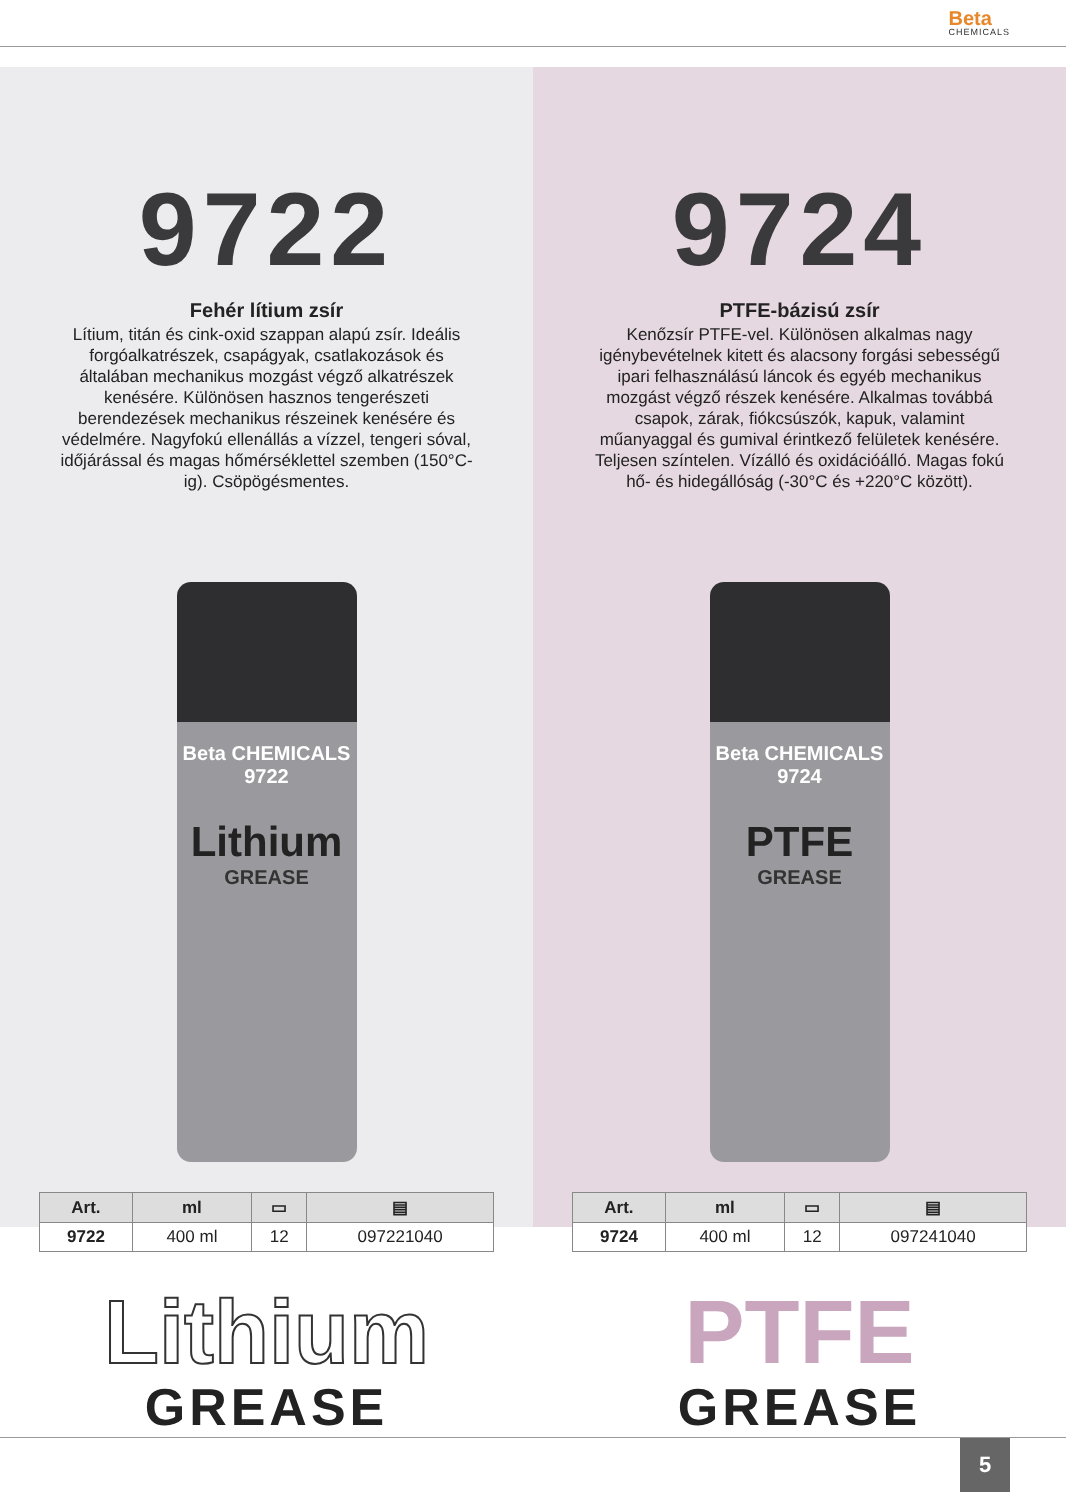Beta CHEMICALS
9722
Fehér lítium zsír
Lítium, titán és cink-oxid szappan alapú zsír. Ideális forgóalkatrészek, csapágyak, csatlakozások és általában mechanikus mozgást végző alkatrészek kenésére. Különösen hasznos tengerészeti berendezések mechanikus részeinek kenésére és védelmére. Nagyfokú ellenállás a vízzel, tengeri sóval, időjárással és magas hőmérséklettel szemben (150°C-ig). Csöpögésmentes.
Beta CHEMICALS
9722
Lithium
GREASE
| Art. | ml | ▭ | ▤ |
| --- | --- | --- | --- |
| 9722 | 400 ml | 12 | 097221040 |
9724
PTFE-bázisú zsír
Kenőzsír PTFE-vel. Különösen alkalmas nagy igénybevételnek kitett és alacsony forgási sebességű ipari felhasználású láncok és egyéb mechanikus mozgást végző részek kenésére. Alkalmas továbbá csapok, zárak, fiókcsúszók, kapuk, valamint műanyaggal és gumival érintkező felületek kenésére. Teljesen színtelen. Vízálló és oxidációálló. Magas fokú hő- és hidegállóság (-30°C és +220°C között).
Beta CHEMICALS
9724
PTFE
GREASE
| Art. | ml | ▭ | ▤ |
| --- | --- | --- | --- |
| 9724 | 400 ml | 12 | 097241040 |
Lithium
GREASE
PTFE
GREASE
5